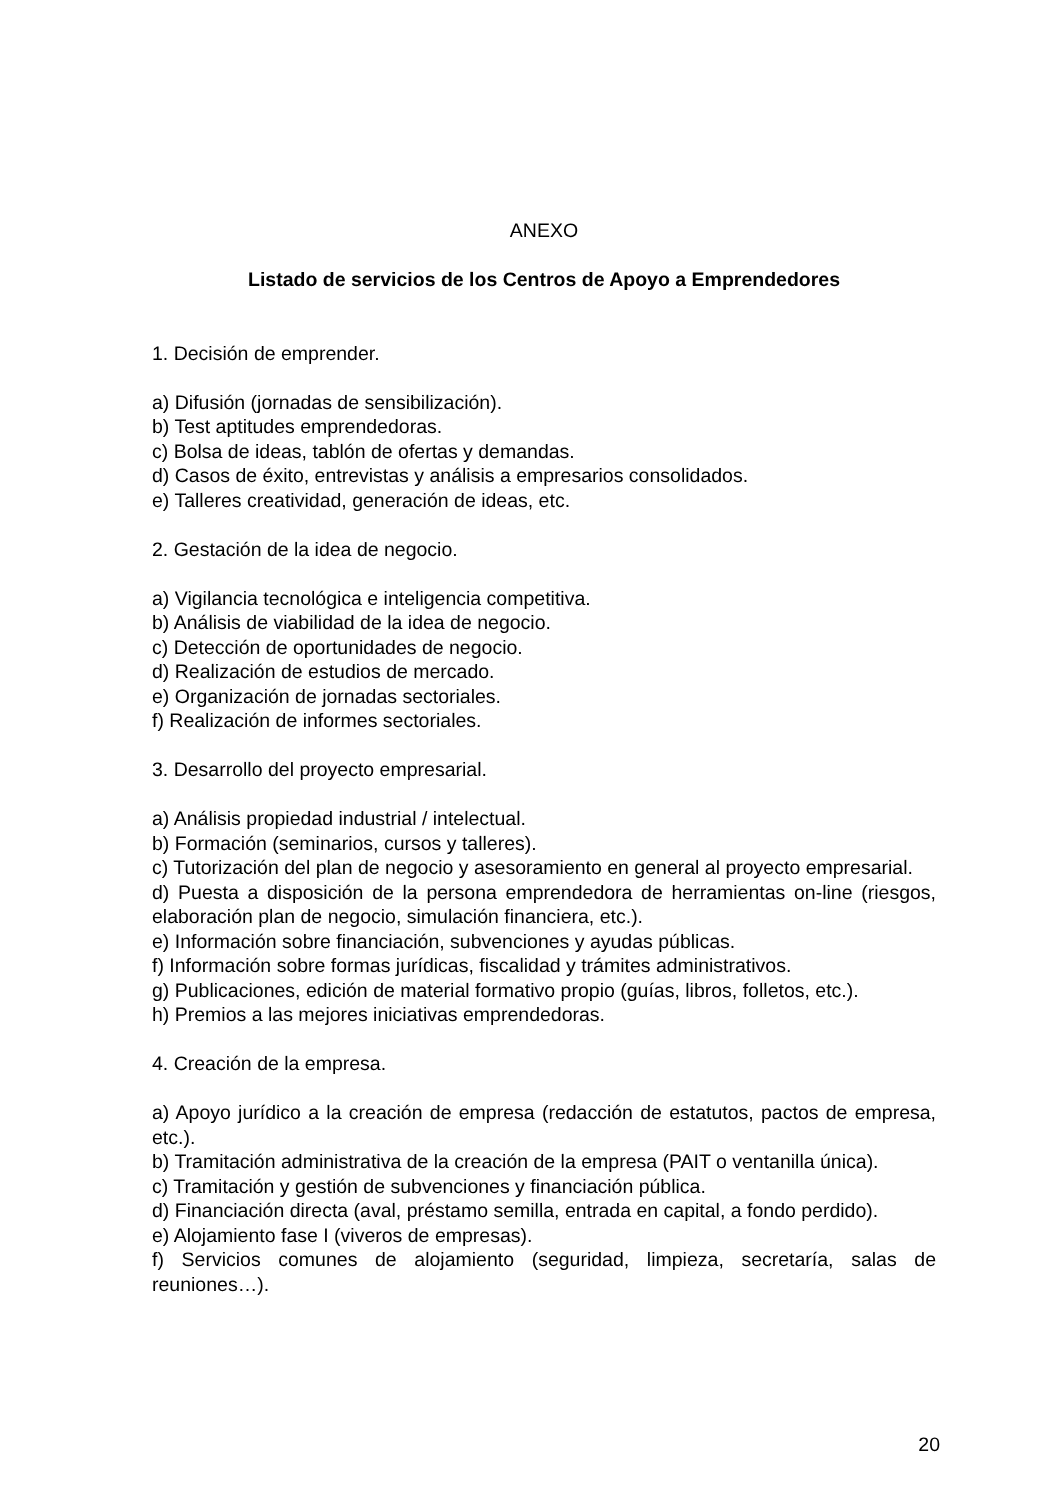ANEXO
Listado de servicios de los Centros de Apoyo a Emprendedores
1. Decisión de emprender.
a) Difusión (jornadas de sensibilización).
b) Test aptitudes emprendedoras.
c) Bolsa de ideas, tablón de ofertas y demandas.
d) Casos de éxito, entrevistas y análisis a empresarios consolidados.
e) Talleres creatividad, generación de ideas, etc.
2. Gestación de la idea de negocio.
a) Vigilancia tecnológica e inteligencia competitiva.
b) Análisis de viabilidad de la idea de negocio.
c) Detección de oportunidades de negocio.
d) Realización de estudios de mercado.
e) Organización de jornadas sectoriales.
f) Realización de informes sectoriales.
3. Desarrollo del proyecto empresarial.
a) Análisis propiedad industrial / intelectual.
b) Formación (seminarios, cursos y talleres).
c) Tutorización del plan de negocio y asesoramiento en general al proyecto empresarial.
d) Puesta a disposición de la persona emprendedora de herramientas on-line (riesgos, elaboración plan de negocio, simulación financiera, etc.).
e) Información sobre financiación, subvenciones y ayudas públicas.
f) Información sobre formas jurídicas, fiscalidad y trámites administrativos.
g) Publicaciones, edición de material formativo propio (guías, libros, folletos, etc.).
h) Premios a las mejores iniciativas emprendedoras.
4. Creación de la empresa.
a) Apoyo jurídico a la creación de empresa (redacción de estatutos, pactos de empresa, etc.).
b) Tramitación administrativa de la creación de la empresa (PAIT o ventanilla única).
c) Tramitación y gestión de subvenciones y financiación pública.
d) Financiación directa (aval, préstamo semilla, entrada en capital, a fondo perdido).
e) Alojamiento fase I (viveros de empresas).
f) Servicios comunes de alojamiento (seguridad, limpieza, secretaría, salas de reuniones…).
20